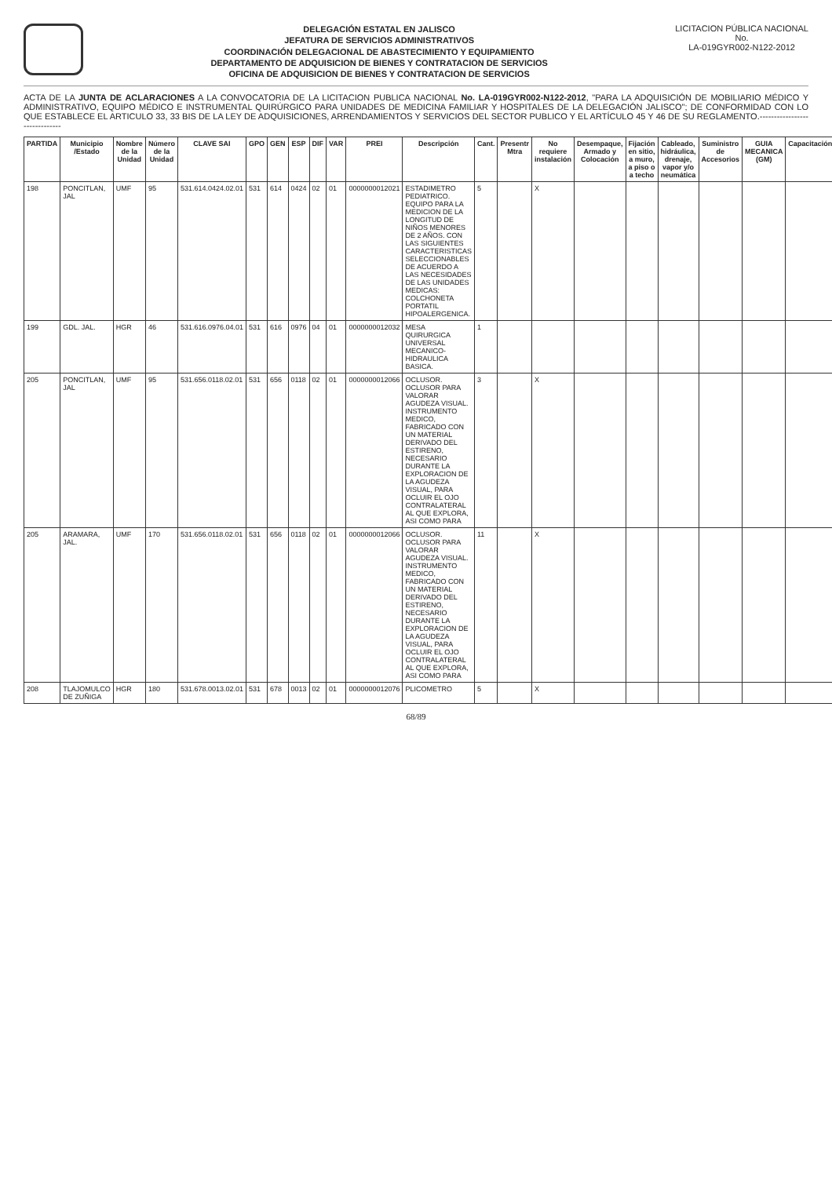DELEGACIÓN ESTATAL EN JALISCO
JEFATURA DE SERVICIOS ADMINISTRATIVOS
COORDINACIÓN DELEGACIONAL DE ABASTECIMIENTO Y EQUIPAMIENTO
DEPARTAMENTO DE ADQUISICION DE BIENES Y CONTRATACION DE SERVICIOS
OFICINA DE ADQUISICION DE BIENES Y CONTRATACION DE SERVICIOS
LICITACION PÚBLICA NACIONAL
No.
LA-019GYR002-N122-2012
ACTA DE LA JUNTA DE ACLARACIONES A LA CONVOCATORIA DE LA LICITACION PUBLICA NACIONAL No. LA-019GYR002-N122-2012, "PARA LA ADQUISICIÓN DE MOBILIARIO MÉDICO Y ADMINISTRATIVO, EQUIPO MÉDICO E INSTRUMENTAL QUIRÚRGICO PARA UNIDADES DE MEDICINA FAMILIAR Y HOSPITALES DE LA DELEGACIÓN JALISCO"; DE CONFORMIDAD CON LO QUE ESTABLECE EL ARTICULO 33, 33 BIS DE LA LEY DE ADQUISICIONES, ARRENDAMIENTOS Y SERVICIOS DEL SECTOR PUBLICO Y EL ARTÍCULO 45 Y 46 DE SU REGLAMENTO.------------------------------
| PARTIDA | Municipio /Estado | Nombre de la Unidad | Número de la Unidad | CLAVE SAI | GPO | GEN | ESP | DIF | VAR | PREI | Descripción | Cant. | Presentr Mtra | No requiere instalación | Desempaque, Armado y Colocación | Fijación en sitio, a muro, a piso o a techo | Cableado, hidráulica, drenaje, vapor y/o neumática | Suministro de Accesorios | GUIA MECANICA (GM) | Capacitación |
| --- | --- | --- | --- | --- | --- | --- | --- | --- | --- | --- | --- | --- | --- | --- | --- | --- | --- | --- | --- | --- |
| 198 | PONCITLAN, JAL | UMF | 95 | 531.614.0424.02.01 | 531 | 614 | 0424 | 02 | 01 | 0000000012021 | ESTADIMETRO PEDIATRICO. EQUIPO PARA LA MEDICION DE LA LONGITUD DE NIÑOS MENORES DE 2 AÑOS. CON LAS SIGUIENTES CARACTERISTICAS SELECCIONABLES DE ACUERDO A LAS NECESIDADES DE LAS UNIDADES MEDICAS: COLCHONETA PORTATIL HIPOALERGENICA. | 5 | | X | | | | | | |
| 199 | GDL. JAL. | HGR | 46 | 531.616.0976.04.01 | 531 | 616 | 0976 | 04 | 01 | 0000000012032 | MESA QUIRURGICA UNIVERSAL MECANICO-HIDRAULICA BASICA. | 1 | | | | | | | | |
| 205 | PONCITLAN, JAL | UMF | 95 | 531.656.0118.02.01 | 531 | 656 | 0118 | 02 | 01 | 0000000012066 | OCLUSOR. OCLUSOR PARA VALORAR AGUDEZA VISUAL. INSTRUMENTO MEDICO, FABRICADO CON UN MATERIAL DERIVADO DEL ESTIRENO, NECESARIO DURANTE LA EXPLORACION DE LA AGUDEZA VISUAL, PARA OCLUIR EL OJO CONTRALATERAL AL QUE EXPLORA, ASI COMO PARA | 3 | | X | | | | | | |
| 205 | ARAMARA, JAL. | UMF | 170 | 531.656.0118.02.01 | 531 | 656 | 0118 | 02 | 01 | 0000000012066 | OCLUSOR. OCLUSOR PARA VALORAR AGUDEZA VISUAL. INSTRUMENTO MEDICO, FABRICADO CON UN MATERIAL DERIVADO DEL ESTIRENO, NECESARIO DURANTE LA EXPLORACION DE LA AGUDEZA VISUAL, PARA OCLUIR EL OJO CONTRALATERAL AL QUE EXPLORA, ASI COMO PARA | 11 | | X | | | | | | |
| 208 | TLAJOMULCO DE ZUÑIGA | HGR | 180 | 531.678.0013.02.01 | 531 | 678 | 0013 | 02 | 01 | 0000000012076 | PLICOMETRO | 5 | | X | | | | | | |
68/89